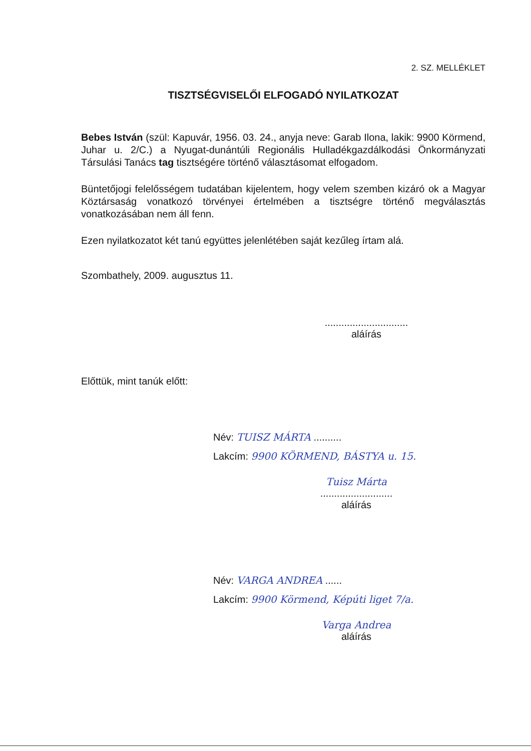2. SZ. MELLÉKLET
TISZTSÉGVISELŐI ELFOGADÓ NYILATKOZAT
Bebes István (szül: Kapuvár, 1956. 03. 24., anyja neve: Garab Ilona, lakik: 9900 Körmend, Juhar u. 2/C.) a Nyugat-dunántúli Regionális Hulladékgazdálkodási Önkormányzati Társulási Tanács tag tisztségére történő választásomat elfogadom.
Büntetőjogi felelősségem tudatában kijelentem, hogy velem szemben kizáró ok a Magyar Köztársaság vonatkozó törvényei értelmében a tisztségre történő megválasztás vonatkozásában nem áll fenn.
Ezen nyilatkozatot két tanú együttes jelenlétében saját kezűleg írtam alá.
Szombathely, 2009. augusztus 11.
..............................
aláírás
Előttük, mint tanúk előtt:
Név: TUISZ MÁRTA ..........
Lakcím: 9900 KÖRMEND, BÁSTYA u. 15.
Tuisz Márta
..........................
aláírás
Név: VARGA ANDREA ......
Lakcím: 9900 Körmend, Képúti liget 7/a.
Varga Andrea
aláírás